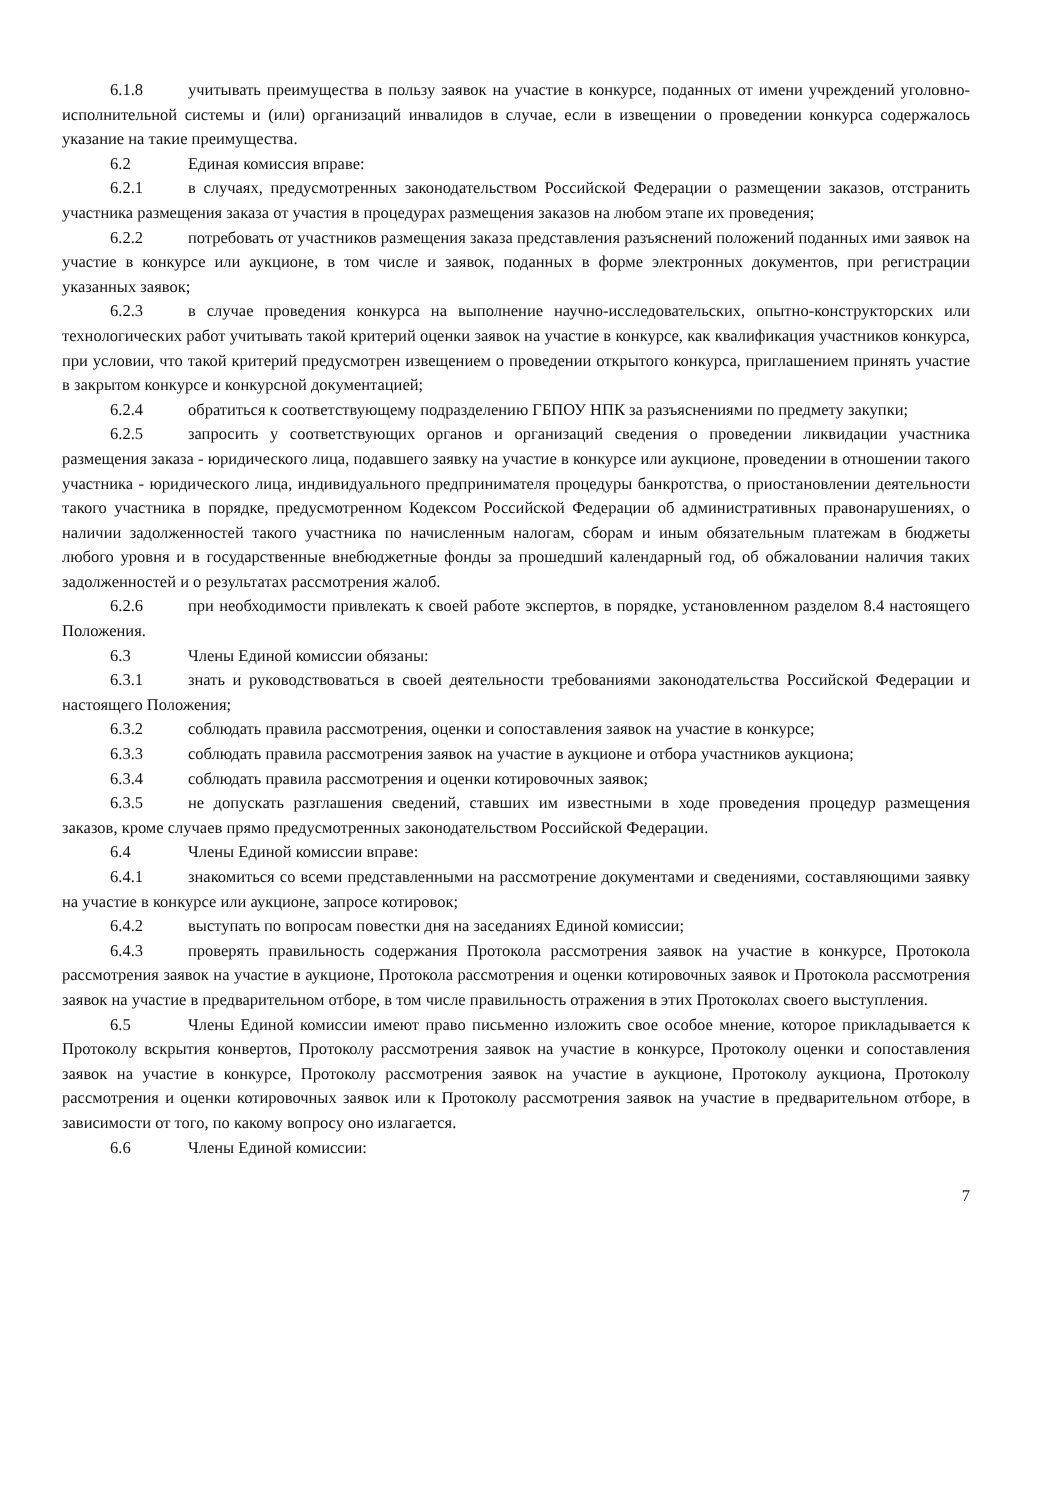6.1.8 учитывать преимущества в пользу заявок на участие в конкурсе, поданных от имени учреждений уголовно-исполнительной системы и (или) организаций инвалидов в случае, если в извещении о проведении конкурса содержалось указание на такие преимущества.
6.2 Единая комиссия вправе:
6.2.1 в случаях, предусмотренных законодательством Российской Федерации о размещении заказов, отстранить участника размещения заказа от участия в процедурах размещения заказов на любом этапе их проведения;
6.2.2 потребовать от участников размещения заказа представления разъяснений положений поданных ими заявок на участие в конкурсе или аукционе, в том числе и заявок, поданных в форме электронных документов, при регистрации указанных заявок;
6.2.3 в случае проведения конкурса на выполнение научно-исследовательских, опытно-конструкторских или технологических работ учитывать такой критерий оценки заявок на участие в конкурсе, как квалификация участников конкурса, при условии, что такой критерий предусмотрен извещением о проведении открытого конкурса, приглашением принять участие в закрытом конкурсе и конкурсной документацией;
6.2.4 обратиться к соответствующему подразделению ГБПОУ НПК за разъяснениями по предмету закупки;
6.2.5 запросить у соответствующих органов и организаций сведения о проведении ликвидации участника размещения заказа - юридического лица, подавшего заявку на участие в конкурсе или аукционе, проведении в отношении такого участника - юридического лица, индивидуального предпринимателя процедуры банкротства, о приостановлении деятельности такого участника в порядке, предусмотренном Кодексом Российской Федерации об административных правонарушениях, о наличии задолженностей такого участника по начисленным налогам, сборам и иным обязательным платежам в бюджеты любого уровня и в государственные внебюджетные фонды за прошедший календарный год, об обжаловании наличия таких задолженностей и о результатах рассмотрения жалоб.
6.2.6 при необходимости привлекать к своей работе экспертов, в порядке, установленном разделом 8.4 настоящего Положения.
6.3 Члены Единой комиссии обязаны:
6.3.1 знать и руководствоваться в своей деятельности требованиями законодательства Российской Федерации и настоящего Положения;
6.3.2 соблюдать правила рассмотрения, оценки и сопоставления заявок на участие в конкурсе;
6.3.3 соблюдать правила рассмотрения заявок на участие в аукционе и отбора участников аукциона;
6.3.4 соблюдать правила рассмотрения и оценки котировочных заявок;
6.3.5 не допускать разглашения сведений, ставших им известными в ходе проведения процедур размещения заказов, кроме случаев прямо предусмотренных законодательством Российской Федерации.
6.4 Члены Единой комиссии вправе:
6.4.1 знакомиться со всеми представленными на рассмотрение документами и сведениями, составляющими заявку на участие в конкурсе или аукционе, запросе котировок;
6.4.2 выступать по вопросам повестки дня на заседаниях Единой комиссии;
6.4.3 проверять правильность содержания Протокола рассмотрения заявок на участие в конкурсе, Протокола рассмотрения заявок на участие в аукционе, Протокола рассмотрения и оценки котировочных заявок и Протокола рассмотрения заявок на участие в предварительном отборе, в том числе правильность отражения в этих Протоколах своего выступления.
6.5 Члены Единой комиссии имеют право письменно изложить свое особое мнение, которое прикладывается к Протоколу вскрытия конвертов, Протоколу рассмотрения заявок на участие в конкурсе, Протоколу оценки и сопоставления заявок на участие в конкурсе, Протоколу рассмотрения заявок на участие в аукционе, Протоколу аукциона, Протоколу рассмотрения и оценки котировочных заявок или к Протоколу рассмотрения заявок на участие в предварительном отборе, в зависимости от того, по какому вопросу оно излагается.
6.6 Члены Единой комиссии:
7